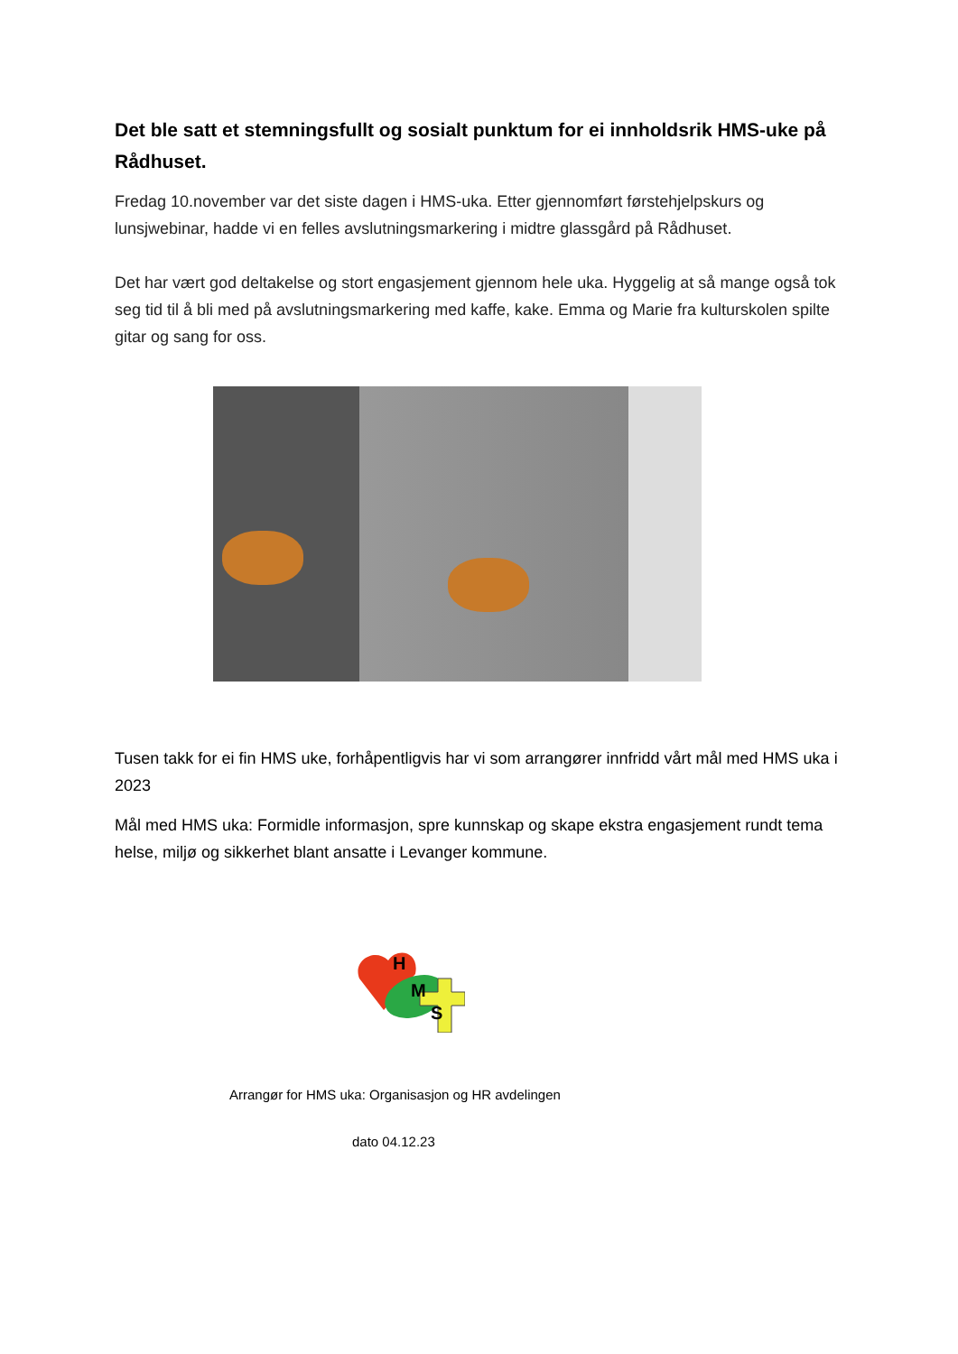Det ble satt et stemningsfullt og sosialt punktum for ei innholdsrik HMS-uke på Rådhuset.
Fredag 10.november var det siste dagen i HMS-uka. Etter gjennomført førstehjelpskurs og lunsjwebinar, hadde vi en felles avslutningsmarkering i midtre glassgård på Rådhuset.
Det har vært god deltakelse og stort engasjement gjennom hele uka. Hyggelig at så mange også tok seg tid til å bli med på avslutningsmarkering med kaffe, kake. Emma og Marie fra kulturskolen spilte gitar og sang for oss.
Tusen takk for ei fin HMS uke, forhåpentligvis har vi som arrangører innfridd vårt mål med HMS uka i 2023
Mål med HMS uka: Formidle informasjon, spre kunnskap og skape ekstra engasjement rundt tema helse, miljø og sikkerhet blant ansatte i Levanger kommune.
H
M
S
Arrangør for HMS uka: Organisasjon og HR avdelingen
dato 04.12.23